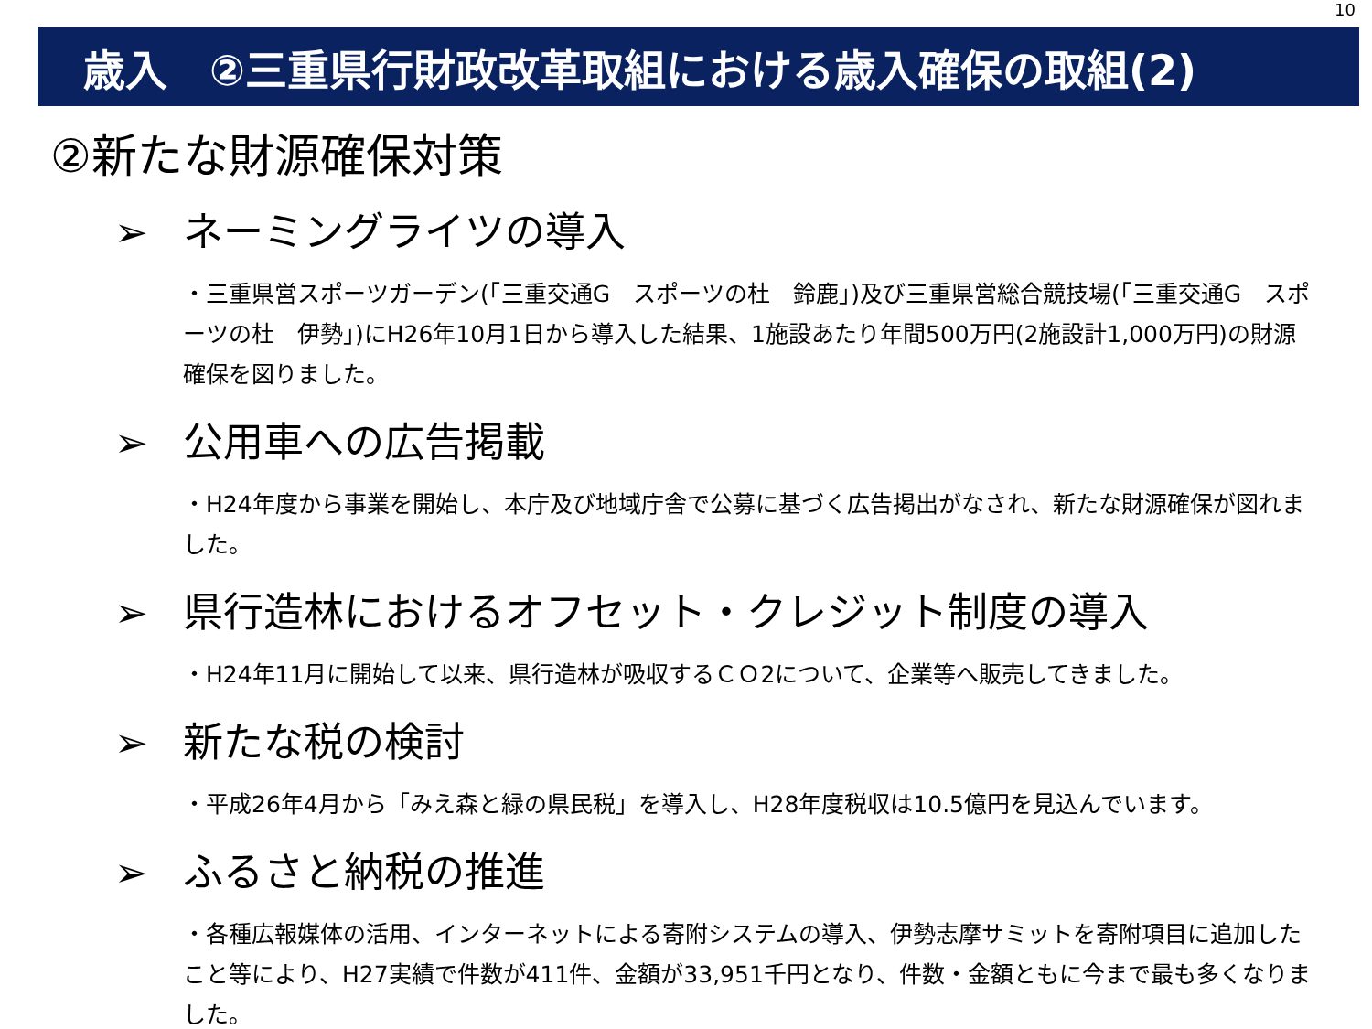10
歳入　②三重県行財政改革取組における歳入確保の取組(2)
②新たな財源確保対策
➢ ネーミングライツの導入
・三重県営スポーツガーデン(「三重交通G　スポーツの杜　鈴鹿」)及び三重県営総合競技場(「三重交通G　スポーツの杜　伊勢」)にH26年10月1日から導入した結果、1施設あたり年間500万円(2施設計1,000万円)の財源確保を図りました。
➢ 公用車への広告掲載
・H24年度から事業を開始し、本庁及び地域庁舎で公募に基づく広告掲出がなされ、新たな財源確保が図れました。
➢ 県行造林におけるオフセット・クレジット制度の導入
・H24年11月に開始して以来、県行造林が吸収するＣＯ2について、企業等へ販売してきました。
➢ 新たな税の検討
・平成26年4月から「みえ森と緑の県民税」を導入し、H28年度税収は10.5億円を見込んでいます。
➢ ふるさと納税の推進
・各種広報媒体の活用、インターネットによる寄附システムの導入、伊勢志摩サミットを寄附項目に追加したこと等により、H27実績で件数が411件、金額が33,951千円となり、件数・金額ともに今まで最も多くなりました。